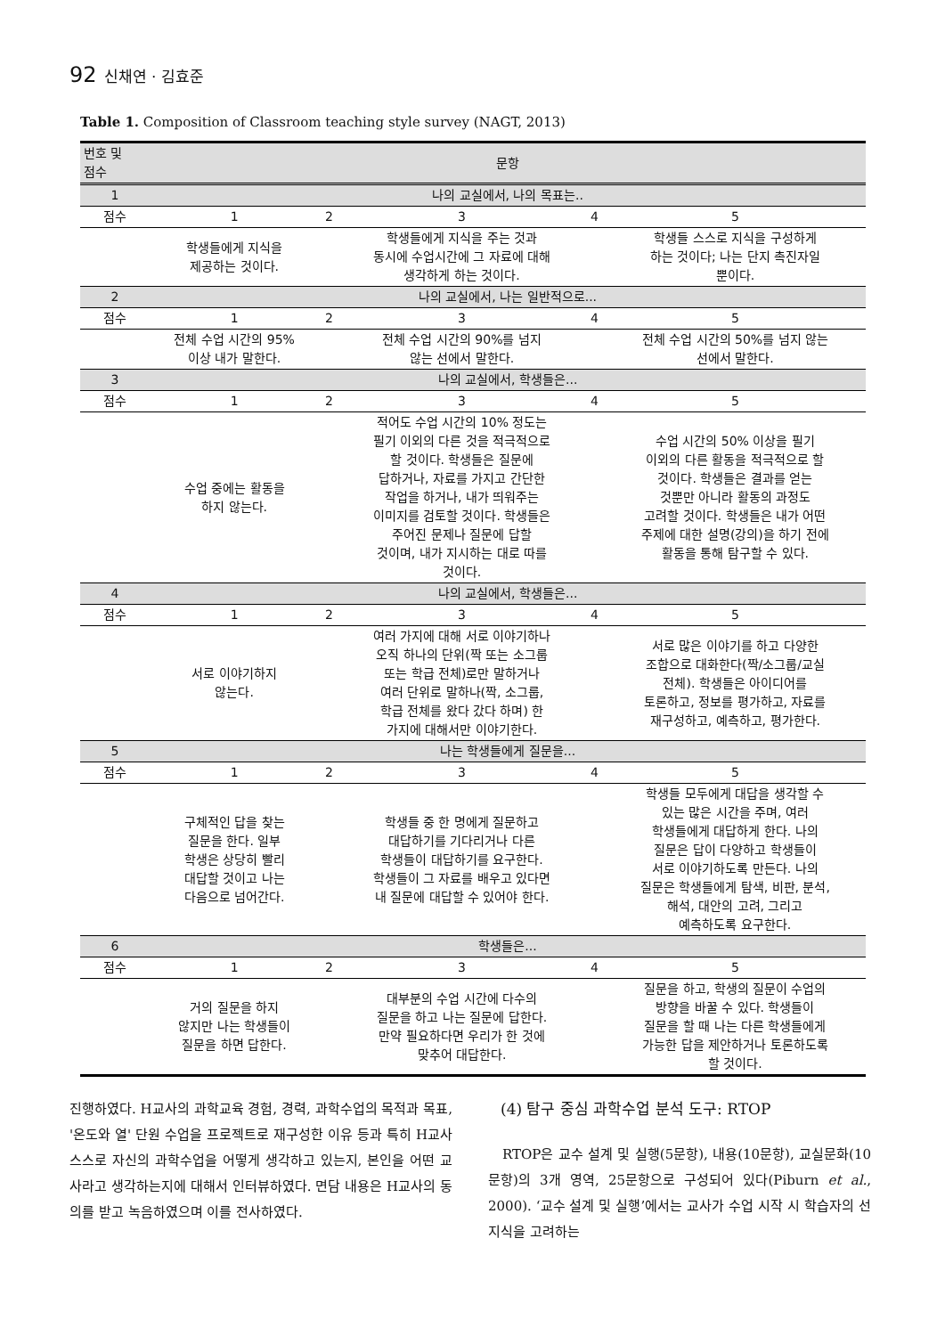92 신채연 · 김효준
Table 1. Composition of Classroom teaching style survey (NAGT, 2013)
| 번호 및 점수 | 문항 | | | | |
| --- | --- | --- | --- | --- | --- |
| 1 | 나의 교실에서, 나의 목표는.. | | | | |
| 점수 | 1 | 2 | 3 | 4 | 5 |
| | 학생들에게 지식을 제공하는 것이다. | | 학생들에게 지식을 주는 것과 동시에 수업시간에 그 자료에 대해 생각하게 하는 것이다. | | 학생들 스스로 지식을 구성하게 하는 것이다; 나는 단지 촉진자일 뿐이다. |
| 2 | 나의 교실에서, 나는 일반적으로... | | | | |
| 점수 | 1 | 2 | 3 | 4 | 5 |
| | 전체 수업 시간의 95% 이상 내가 말한다. | | 전체 수업 시간의 90%를 넘지 않는 선에서 말한다. | | 전체 수업 시간의 50%를 넘지 않는 선에서 말한다. |
| 3 | 나의 교실에서, 학생들은... | | | | |
| 점수 | 1 | 2 | 3 | 4 | 5 |
| | 수업 중에는 활동을 하지 않는다. | | 적어도 수업 시간의 10% 정도는 필기 이외의 다른 것을 적극적으로 할 것이다. 학생들은 질문에 답하거나, 자료를 가지고 간단한 작업을 하거나, 내가 띄워주는 이미지를 검토할 것이다. 학생들은 주어진 문제나 질문에 답할 것이며, 내가 지시하는 대로 따를 것이다. | | 수업 시간의 50% 이상을 필기 이외의 다른 활동을 적극적으로 할 것이다. 학생들은 결과를 얻는 것뿐만 아니라 활동의 과정도 고려할 것이다. 학생들은 내가 어떤 주제에 대한 설명(강의)을 하기 전에 활동을 통해 탐구할 수 있다. |
| 4 | 나의 교실에서, 학생들은... | | | | |
| 점수 | 1 | 2 | 3 | 4 | 5 |
| | 서로 이야기하지 않는다. | | 여러 가지에 대해 서로 이야기하나 오직 하나의 단위(짝 또는 소그룹 또는 학급 전체)로만 말하거나 여러 단위로 말하나(짝, 소그룹, 학급 전체를 왔다 갔다 하며) 한 가지에 대해서만 이야기한다. | | 서로 많은 이야기를 하고 다양한 조합으로 대화한다(짝/소그룹/교실 전체). 학생들은 아이디어를 토론하고, 정보를 평가하고, 자료를 재구성하고, 예측하고, 평가한다. |
| 5 | 나는 학생들에게 질문을... | | | | |
| 점수 | 1 | 2 | 3 | 4 | 5 |
| | 구체적인 답을 찾는 질문을 한다. 일부 학생은 상당히 빨리 대답할 것이고 나는 다음으로 넘어간다. | | 학생들 중 한 명에게 질문하고 대답하기를 기다리거나 다른 학생들이 대답하기를 요구한다. 학생들이 그 자료를 배우고 있다면 내 질문에 대답할 수 있어야 한다. | | 학생들 모두에게 대답을 생각할 수 있는 많은 시간을 주며, 여러 학생들에게 대답하게 한다. 나의 질문은 답이 다양하고 학생들이 서로 이야기하도록 만든다. 나의 질문은 학생들에게 탐색, 비판, 분석, 해석, 대안의 고려, 그리고 예측하도록 요구한다. |
| 6 | 학생들은... | | | | |
| 점수 | 1 | 2 | 3 | 4 | 5 |
| | 거의 질문을 하지 않지만 나는 학생들이 질문을 하면 답한다. | | 대부분의 수업 시간에 다수의 질문을 하고 나는 질문에 답한다. 만약 필요하다면 우리가 한 것에 맞추어 대답한다. | | 질문을 하고, 학생의 질문이 수업의 방향을 바꿀 수 있다. 학생들이 질문을 할 때 나는 다른 학생들에게 가능한 답을 제안하거나 토론하도록 할 것이다. |
진행하였다. H교사의 과학교육 경험, 경력, 과학수업의 목적과 목표, '온도와 열' 단원 수업을 프로젝트로 재구성한 이유 등과 특히 H교사 스스로 자신의 과학수업을 어떻게 생각하고 있는지, 본인을 어떤 교사라고 생각하는지에 대해서 인터뷰하였다. 면담 내용은 H교사의 동의를 받고 녹음하였으며 이를 전사하였다.
(4) 탐구 중심 과학수업 분석 도구: RTOP
RTOP은 교수 설계 및 실행(5문항), 내용(10문항), 교실문화(10문항)의 3개 영역, 25문항으로 구성되어 있다(Piburn et al., 2000). ‘교수 설계 및 실행’에서는 교사가 수업 시작 시 학습자의 선지식을 고려하는